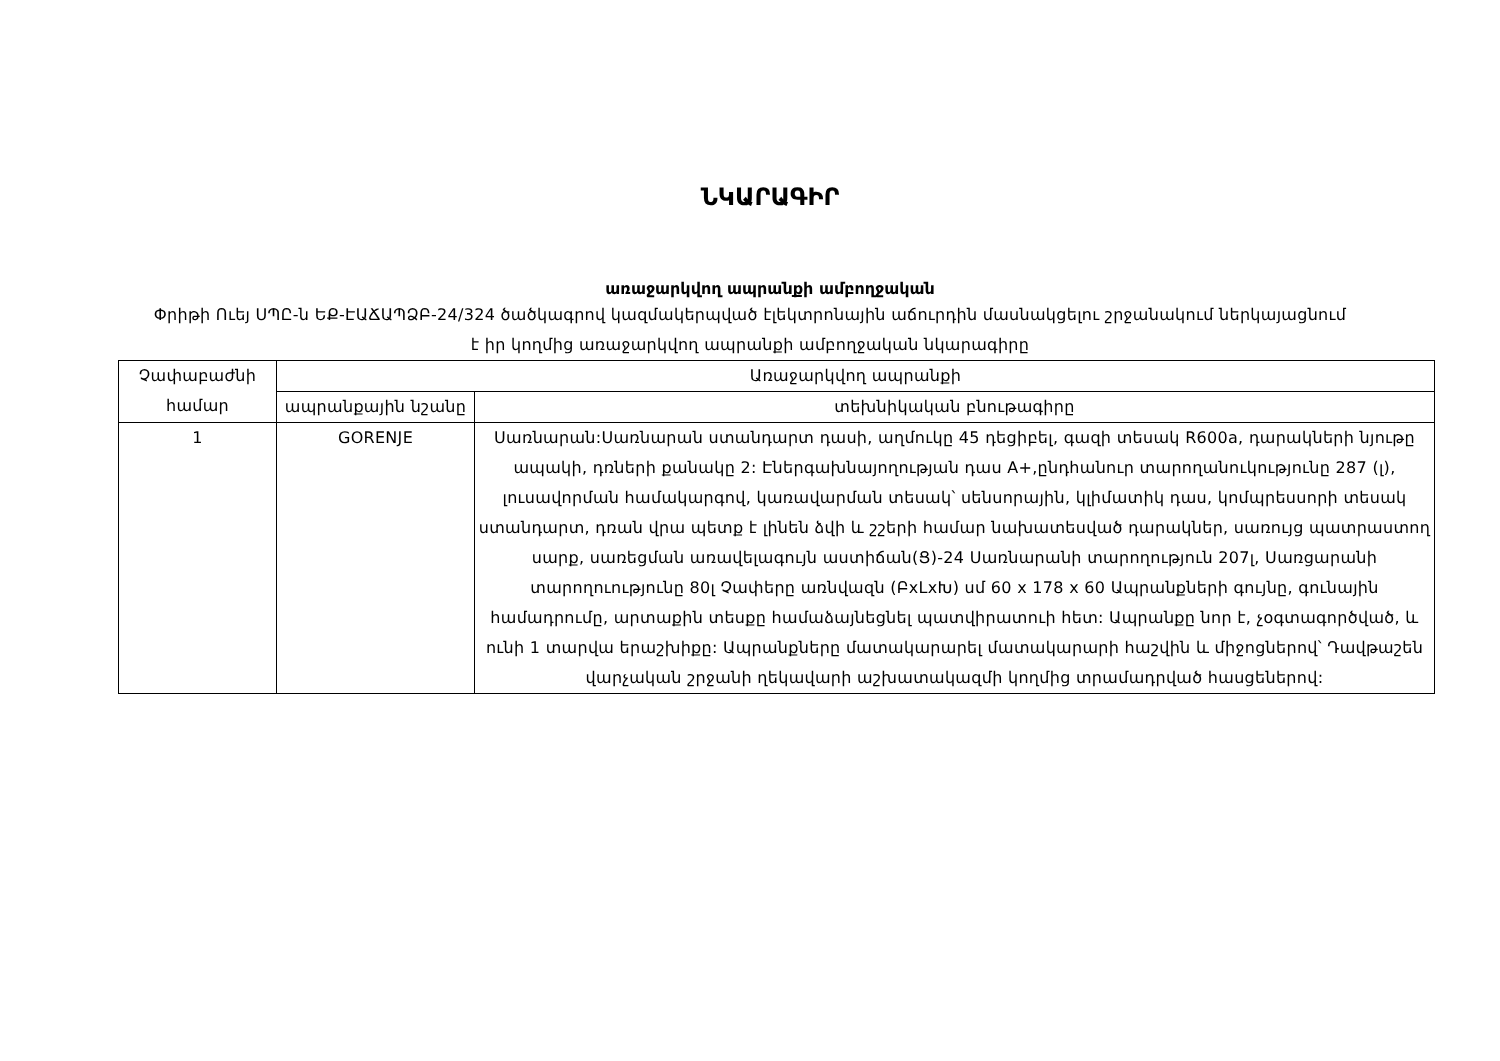ՆԿԱՐԱԳԻՐ
առաջարկվող ապրանքի ամբողջական
Փրիթի Ուեյ ՍՊԸ-ն ԵՔ-ԷԱՃԱՊՁԲ-24/324 ծածկագրով կազմակերպված էլեկտրոնային աճուրդին մասնակցելու շրջանակում ներկայացնում է իր կողմից առաջարկվող ապրանքի ամբողջական նկարագիրը
| Չափաբաժնի համար | Առաջարկվող ապրանքի | |
| --- | --- | --- |
| | ապրանքային նշանը | տեխնիկական բնութագիրը |
| 1 | GORENJE | Սառնարան:Սառնարան ստանդարտ դասի, աղմուկը 45 դեցիբել, գազի տեսակ R600a, դարակների նյութը ապակի, դռների քանակը 2: Էներգախնայողության դաս A+,ընդհանուր տարողանուկությունը 287 (լ), լուսավորման համակարգով, կառավարման տեսակ՝ սենսորային, կլիմատիկ դաս, կոմպրեսսորի տեսակ ստանդարտ, դռան վրա պետք է լինեն ձվի և շշերի համար նախատեսված դարակներ, սառույց պատրաստող սարք, սառեցման առավելագույն աստիճան(Ց)-24 Սառնարանի տարողություն 207լ, Սառցարանի տարողուությունը 80լ Չափերը առնվազն (ԲxLxԽ) սմ 60 x 178 x 60 Ապրանքների գույնը, գունային համադրումը, արտաքին տեսքը համաձայնեցնել պատվիրատուի հետ: Ապրանքը նոր է, չօգտագործված, և ունի 1 տարվա երաշխիքը: Ապրանքները մատակարարել մատակարարի հաշվին և միջոցներով՝ Դավթաշեն վարչական շրջանի ղեկավարի աշխատակազմի կողմից տրամադրված հասցեներով: |